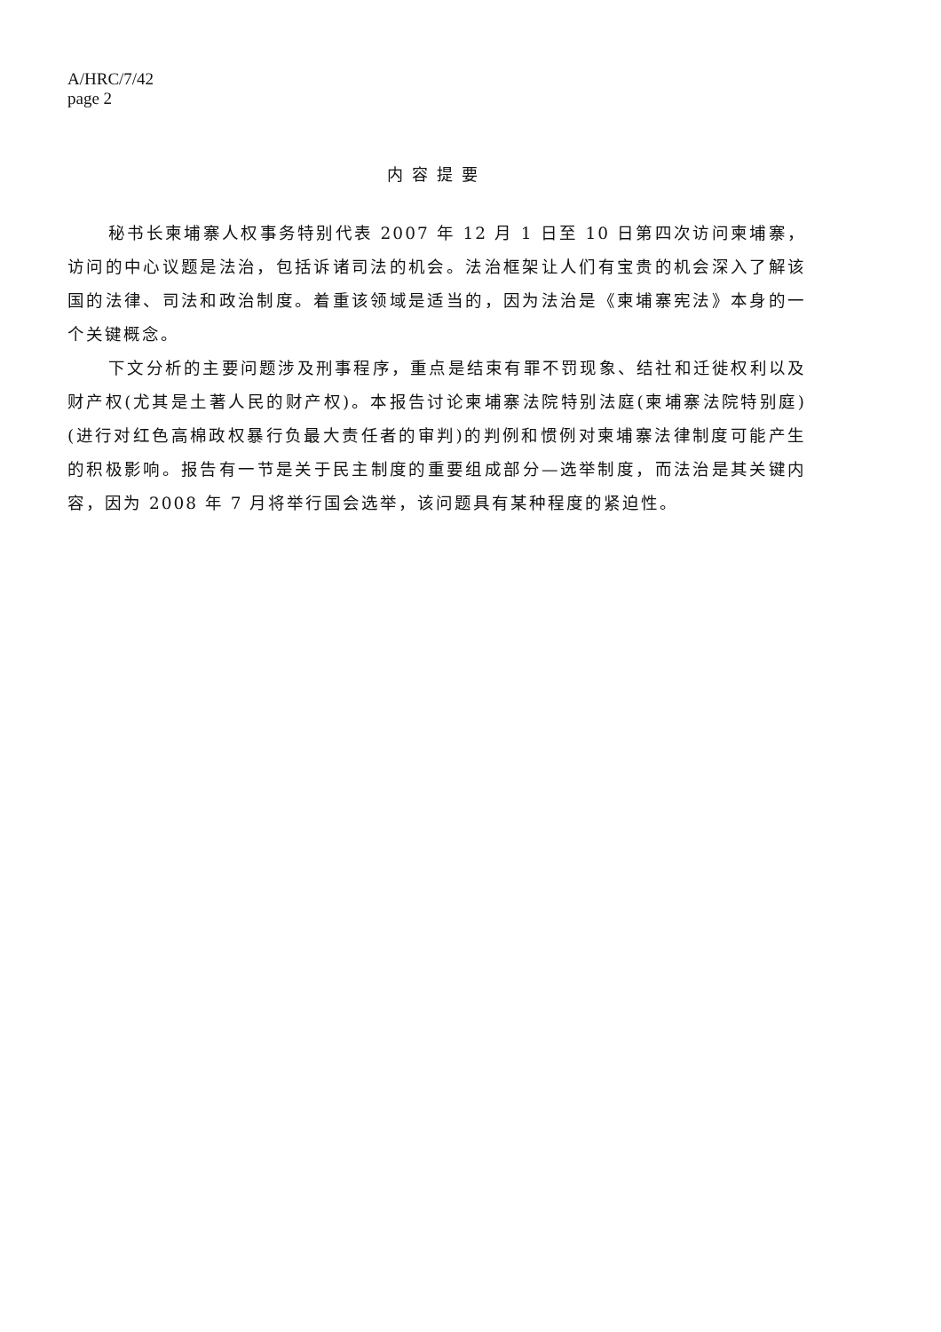A/HRC/7/42
page 2
内容提要
秘书长柬埔寨人权事务特别代表 2007 年 12 月 1 日至 10 日第四次访问柬埔寨，访问的中心议题是法治，包括诉诸司法的机会。法治框架让人们有宝贵的机会深入了解该国的法律、司法和政治制度。着重该领域是适当的，因为法治是《柬埔寨宪法》本身的一个关键概念。
下文分析的主要问题涉及刑事程序，重点是结束有罪不罚现象、结社和迁徙权利以及财产权(尤其是土著人民的财产权)。本报告讨论柬埔寨法院特别法庭(柬埔寨法院特别庭)(进行对红色高棉政权暴行负最大责任者的审判)的判例和惯例对柬埔寨法律制度可能产生的积极影响。报告有一节是关于民主制度的重要组成部分—选举制度，而法治是其关键内容，因为 2008 年 7 月将举行国会选举，该问题具有某种程度的紧迫性。